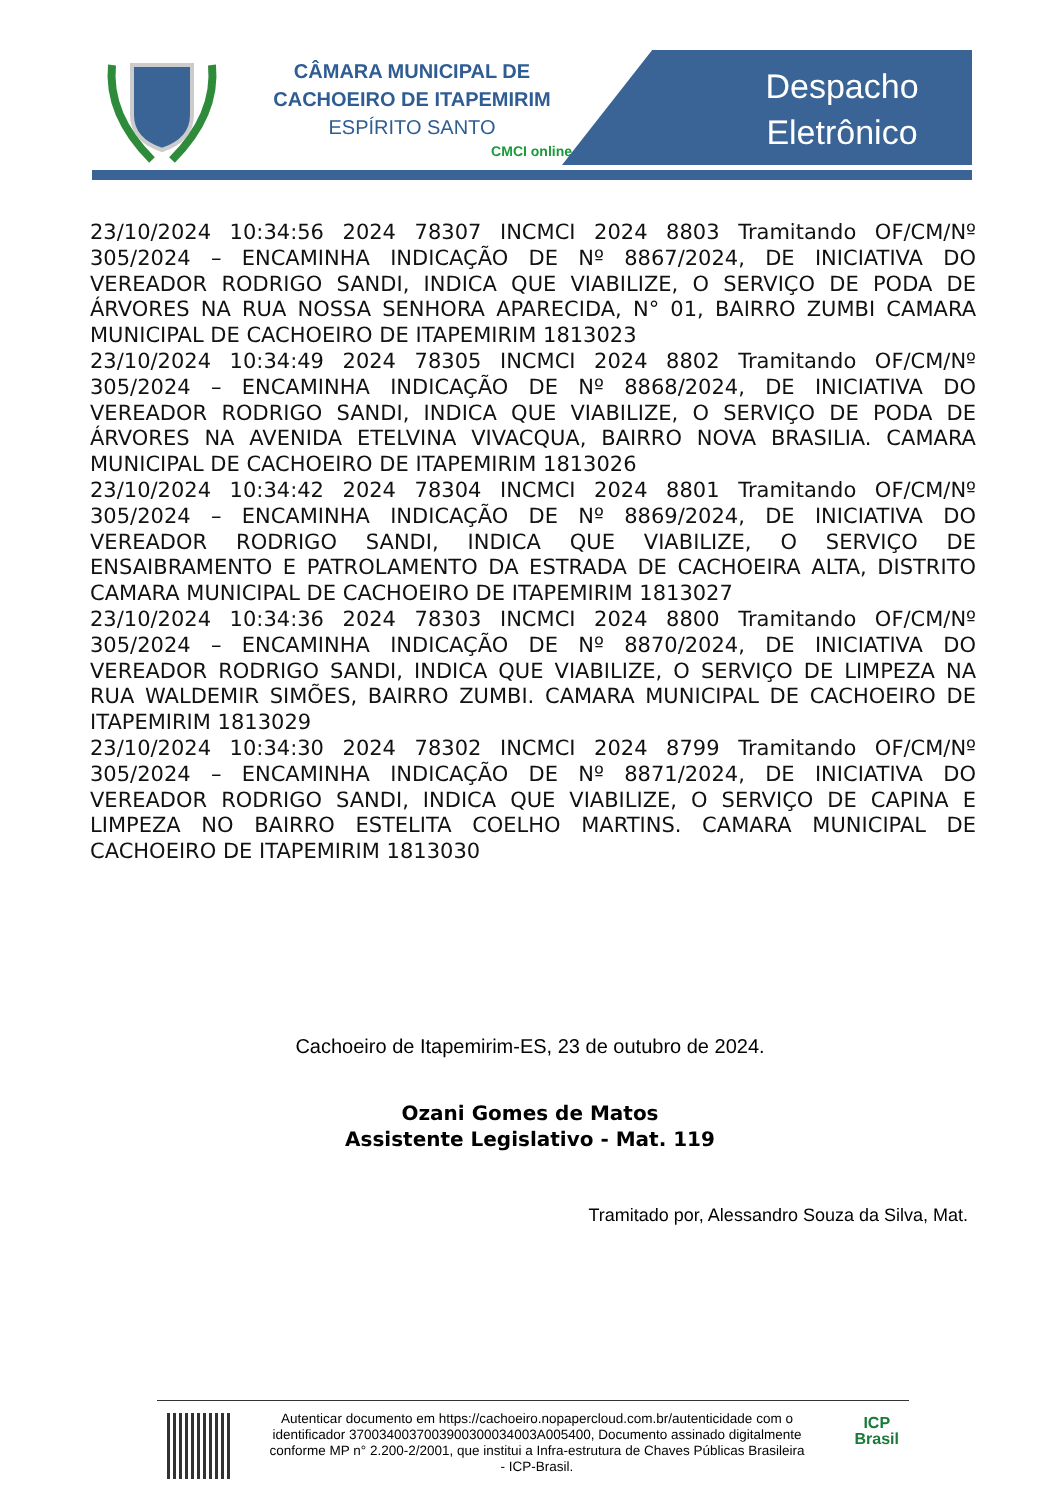CÂMARA MUNICIPAL DE
CACHOEIRO DE ITAPEMIRIM
ESPÍRITO SANTO
CMCI online
Despacho
Eletrônico
23/10/2024 10:34:56 2024 78307 INCMCI 2024 8803 Tramitando OF/CM/Nº 305/2024 – ENCAMINHA INDICAÇÃO DE Nº 8867/2024, DE INICIATIVA DO VEREADOR RODRIGO SANDI, INDICA QUE VIABILIZE, O SERVIÇO DE PODA DE ÁRVORES NA RUA NOSSA SENHORA APARECIDA, N° 01, BAIRRO ZUMBI CAMARA MUNICIPAL DE CACHOEIRO DE ITAPEMIRIM 1813023
23/10/2024 10:34:49 2024 78305 INCMCI 2024 8802 Tramitando OF/CM/Nº 305/2024 – ENCAMINHA INDICAÇÃO DE Nº 8868/2024, DE INICIATIVA DO VEREADOR RODRIGO SANDI, INDICA QUE VIABILIZE, O SERVIÇO DE PODA DE ÁRVORES NA AVENIDA ETELVINA VIVACQUA, BAIRRO NOVA BRASILIA. CAMARA MUNICIPAL DE CACHOEIRO DE ITAPEMIRIM 1813026
23/10/2024 10:34:42 2024 78304 INCMCI 2024 8801 Tramitando OF/CM/Nº 305/2024 – ENCAMINHA INDICAÇÃO DE Nº 8869/2024, DE INICIATIVA DO VEREADOR RODRIGO SANDI, INDICA QUE VIABILIZE, O SERVIÇO DE ENSAIBRAMENTO E PATROLAMENTO DA ESTRADA DE CACHOEIRA ALTA, DISTRITO CAMARA MUNICIPAL DE CACHOEIRO DE ITAPEMIRIM 1813027
23/10/2024 10:34:36 2024 78303 INCMCI 2024 8800 Tramitando OF/CM/Nº 305/2024 – ENCAMINHA INDICAÇÃO DE Nº 8870/2024, DE INICIATIVA DO VEREADOR RODRIGO SANDI, INDICA QUE VIABILIZE, O SERVIÇO DE LIMPEZA NA RUA WALDEMIR SIMÕES, BAIRRO ZUMBI. CAMARA MUNICIPAL DE CACHOEIRO DE ITAPEMIRIM 1813029
23/10/2024 10:34:30 2024 78302 INCMCI 2024 8799 Tramitando OF/CM/Nº 305/2024 – ENCAMINHA INDICAÇÃO DE Nº 8871/2024, DE INICIATIVA DO VEREADOR RODRIGO SANDI, INDICA QUE VIABILIZE, O SERVIÇO DE CAPINA E LIMPEZA NO BAIRRO ESTELITA COELHO MARTINS. CAMARA MUNICIPAL DE CACHOEIRO DE ITAPEMIRIM 1813030
Cachoeiro de Itapemirim-ES, 23 de outubro de 2024.
Ozani Gomes de Matos
Assistente Legislativo - Mat. 119
Tramitado por, Alessandro Souza da Silva, Mat.
Autenticar documento em https://cachoeiro.nopapercloud.com.br/autenticidade com o identificador 3700340037003900300034003A005400, Documento assinado digitalmente conforme MP n° 2.200-2/2001, que institui a Infra-estrutura de Chaves Públicas Brasileira - ICP-Brasil.
ICP
Brasil